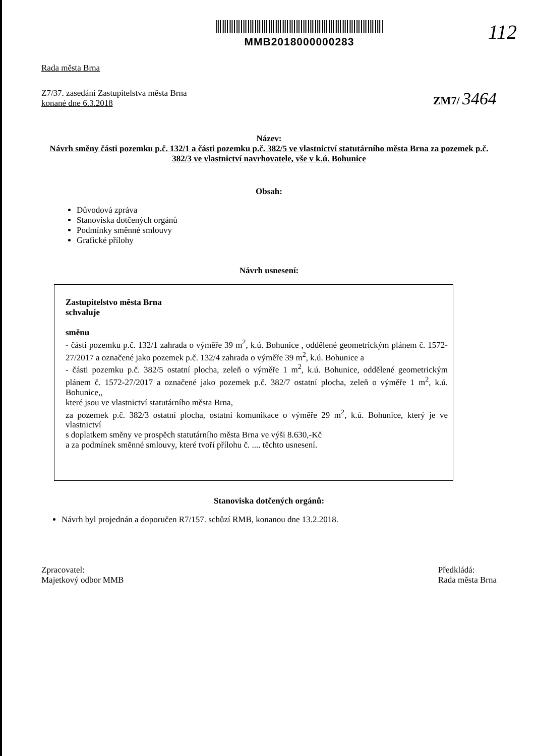MMB2018000000283
112
Rada města Brna
Z7/37. zasedání Zastupitelstva města Brna
konané dne 6.3.2018
ZM7/ 3464
Název:
Návrh směny části pozemku p.č. 132/1 a části pozemku p.č. 382/5 ve vlastnictví statutárního města Brna za pozemek p.č. 382/3 ve vlastnictví navrhovatele, vše v k.ú. Bohunice
Obsah:
Důvodová zpráva
Stanoviska dotčených orgánů
Podmínky směnné smlouvy
Grafické přílohy
Návrh usnesení:
Zastupitelstvo města Brna
schvaluje
směnu
- části pozemku p.č. 132/1 zahrada o výměře 39 m<sup>2</sup>, k.ú. Bohunice , oddělené geometrickým plánem č. 1572-27/2017 a označené jako pozemek p.č. 132/4 zahrada o výměře 39 m<sup>2</sup>, k.ú. Bohunice a
- části pozemku p.č. 382/5 ostatní plocha, zeleň o výměře 1 m<sup>2</sup>, k.ú. Bohunice, oddělené geometrickým plánem č. 1572-27/2017 a označené jako pozemek p.č. 382/7 ostatní plocha, zeleň o výměře 1 m<sup>2</sup>, k.ú. Bohunice,,
které jsou ve vlastnictví statutárního města Brna,
za pozemek p.č. 382/3 ostatní plocha, ostatní komunikace o výměře 29 m<sup>2</sup>, k.ú. Bohunice, který je ve vlastnictví
s doplatkem směny ve prospěch statutárního města Brna ve výši 8.630,-Kč
a za podmínek směnné smlouvy, které tvoří přílohu č. .... těchto usnesení.
Stanoviska dotčených orgánů:
Návrh byl projednán a doporučen R7/157. schůzí RMB, konanou dne 13.2.2018.
Zpracovatel:
Majetkový odbor MMB
Předkládá:
Rada města Brna